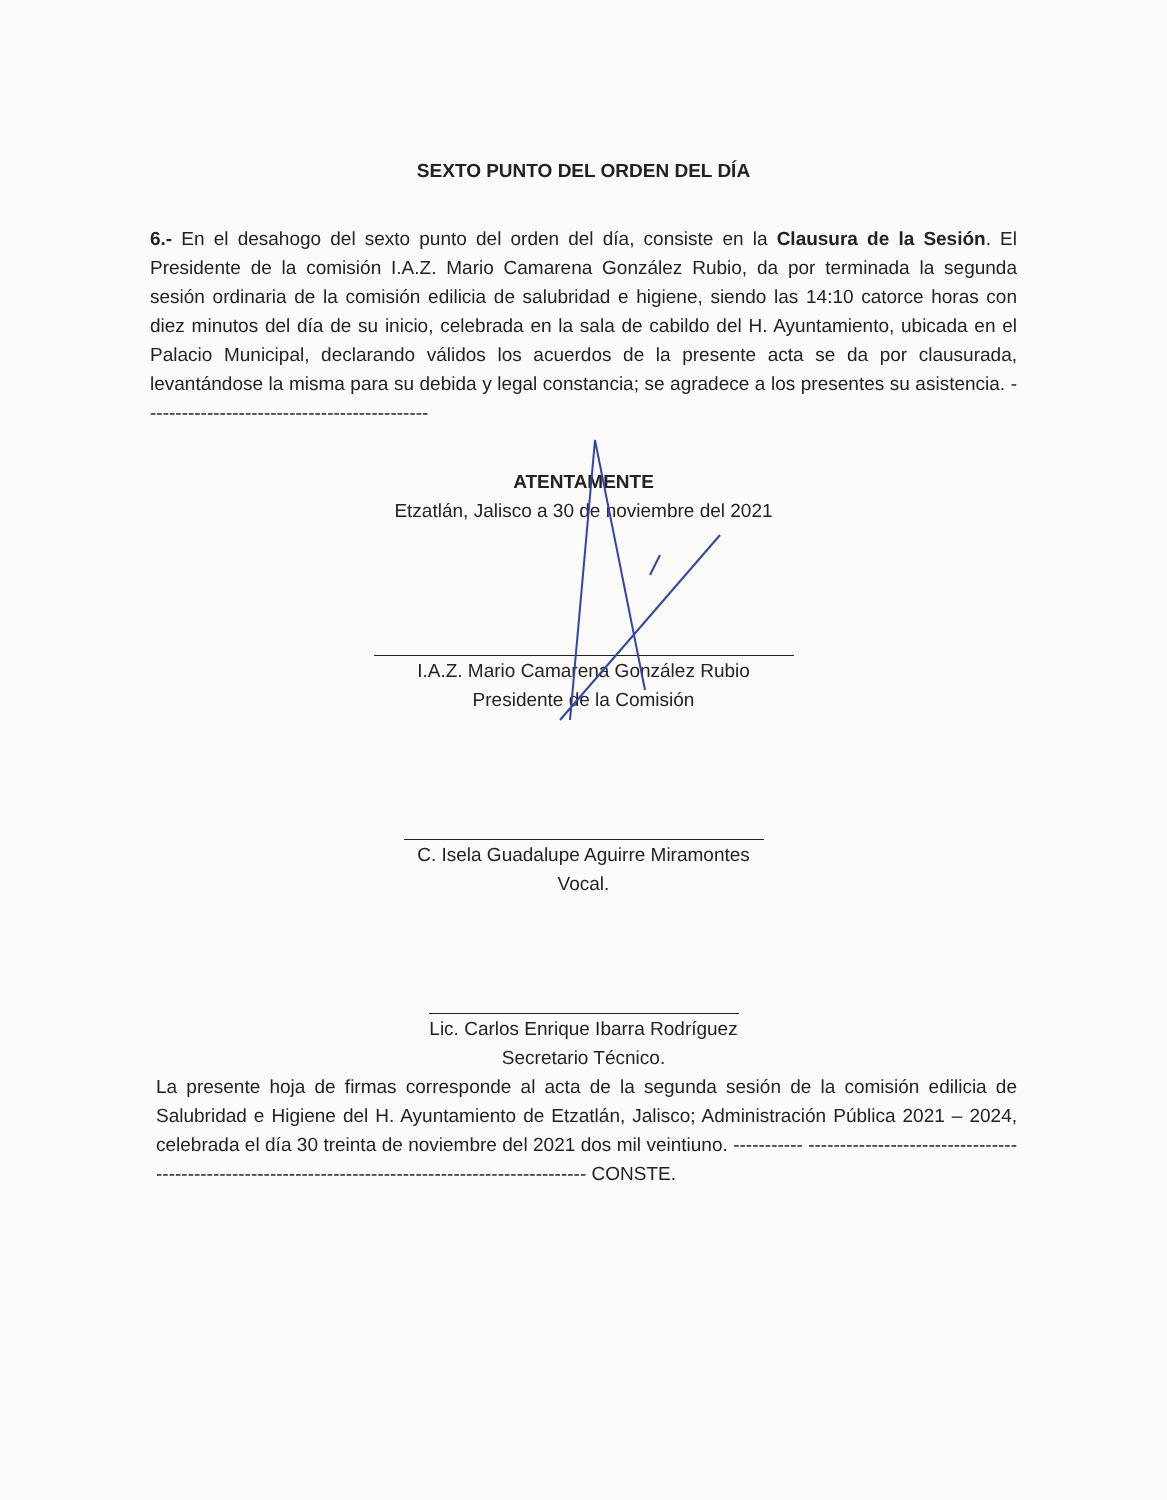SEXTO PUNTO DEL ORDEN DEL DÍA
6.- En el desahogo del sexto punto del orden del día, consiste en la Clausura de la Sesión. El Presidente de la comisión I.A.Z. Mario Camarena González Rubio, da por terminada la segunda sesión ordinaria de la comisión edilicia de salubridad e higiene, siendo las 14:10 catorce horas con diez minutos del día de su inicio, celebrada en la sala de cabildo del H. Ayuntamiento, ubicada en el Palacio Municipal, declarando válidos los acuerdos de la presente acta se da por clausurada, levantándose la misma para su debida y legal constancia; se agradece a los presentes su asistencia. ---------------------------------------------
ATENTAMENTE
Etzatlán, Jalisco a 30 de noviembre del 2021
I.A.Z. Mario Camarena González Rubio
Presidente de la Comisión
C. Isela Guadalupe Aguirre Miramontes
Vocal.
Lic. Carlos Enrique Ibarra Rodríguez
Secretario Técnico.
La presente hoja de firmas corresponde al acta de la segunda sesión de la comisión edilicia de Salubridad e Higiene del H. Ayuntamiento de Etzatlán, Jalisco; Administración Pública 2021 – 2024, celebrada el día 30 treinta de noviembre del 2021 dos mil veintiuno. ----------- ----------------------------------------------------------------------------------------------------- CONSTE.